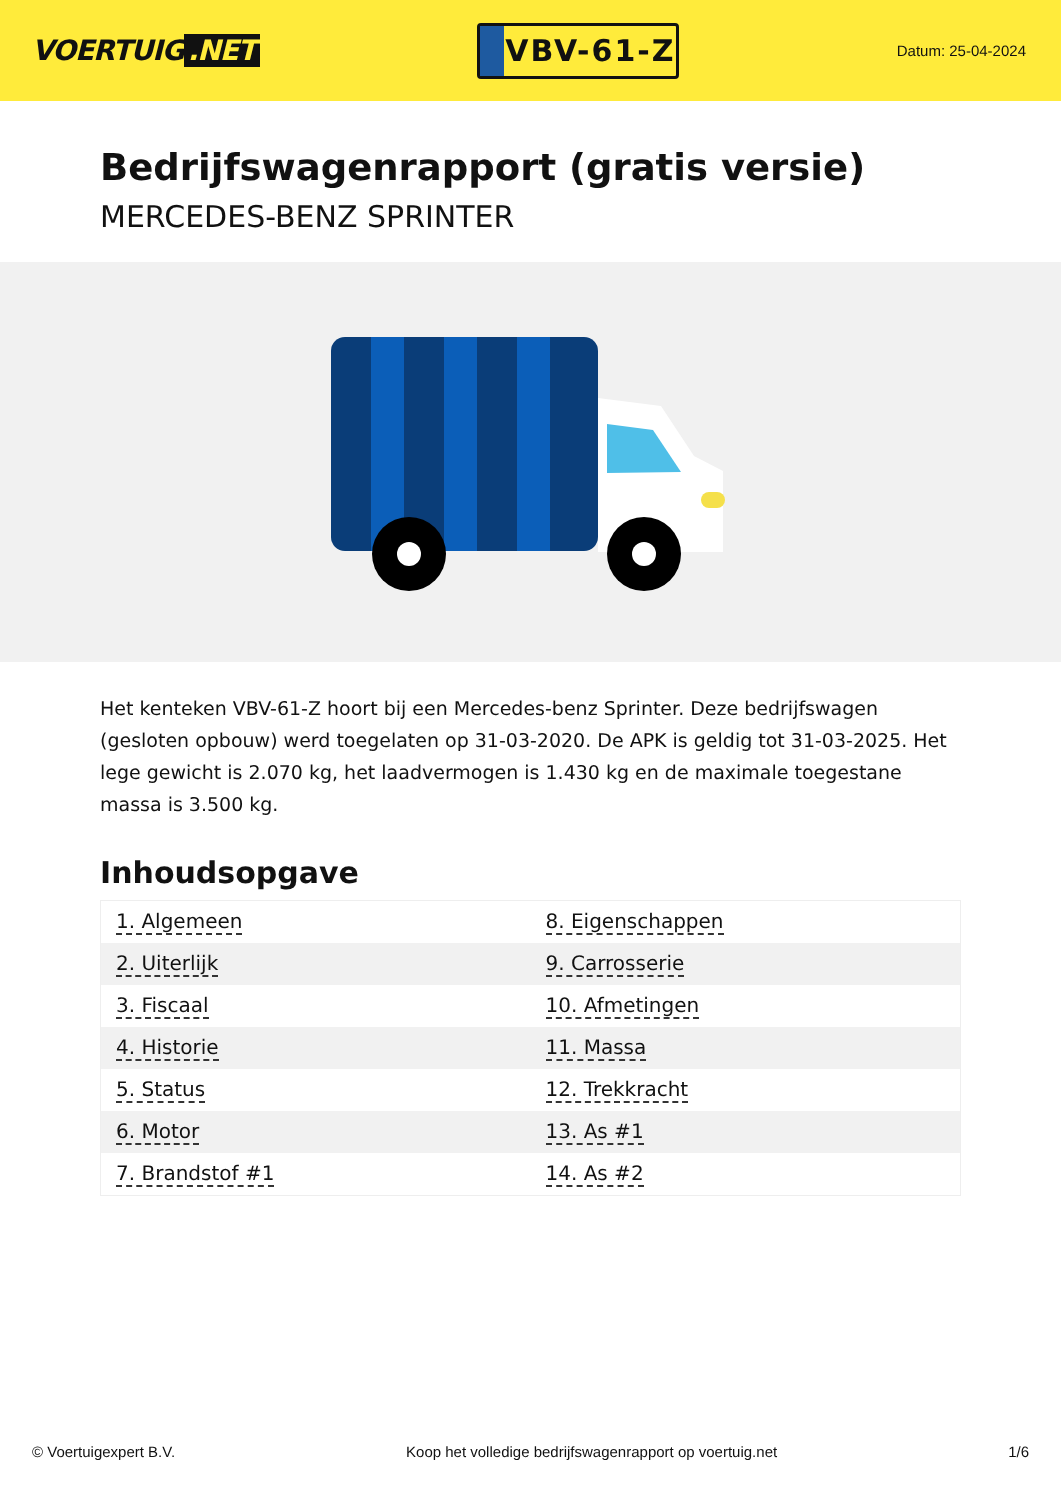VOERTUIG.NET
VBV-61-Z
Datum: 25-04-2024
Bedrijfswagenrapport (gratis versie)
MERCEDES-BENZ SPRINTER
Het kenteken VBV-61-Z hoort bij een Mercedes-benz Sprinter. Deze bedrijfswagen (gesloten opbouw) werd toegelaten op 31-03-2020. De APK is geldig tot 31-03-2025. Het lege gewicht is 2.070 kg, het laadvermogen is 1.430 kg en de maximale toegestane massa is 3.500 kg.
Inhoudsopgave
| 1. Algemeen | 8. Eigenschappen |
| 2. Uiterlijk | 9. Carrosserie |
| 3. Fiscaal | 10. Afmetingen |
| 4. Historie | 11. Massa |
| 5. Status | 12. Trekkracht |
| 6. Motor | 13. As #1 |
| 7. Brandstof #1 | 14. As #2 |
© Voertuigexpert B.V. Koop het volledige bedrijfswagenrapport op voertuig.net 1/6